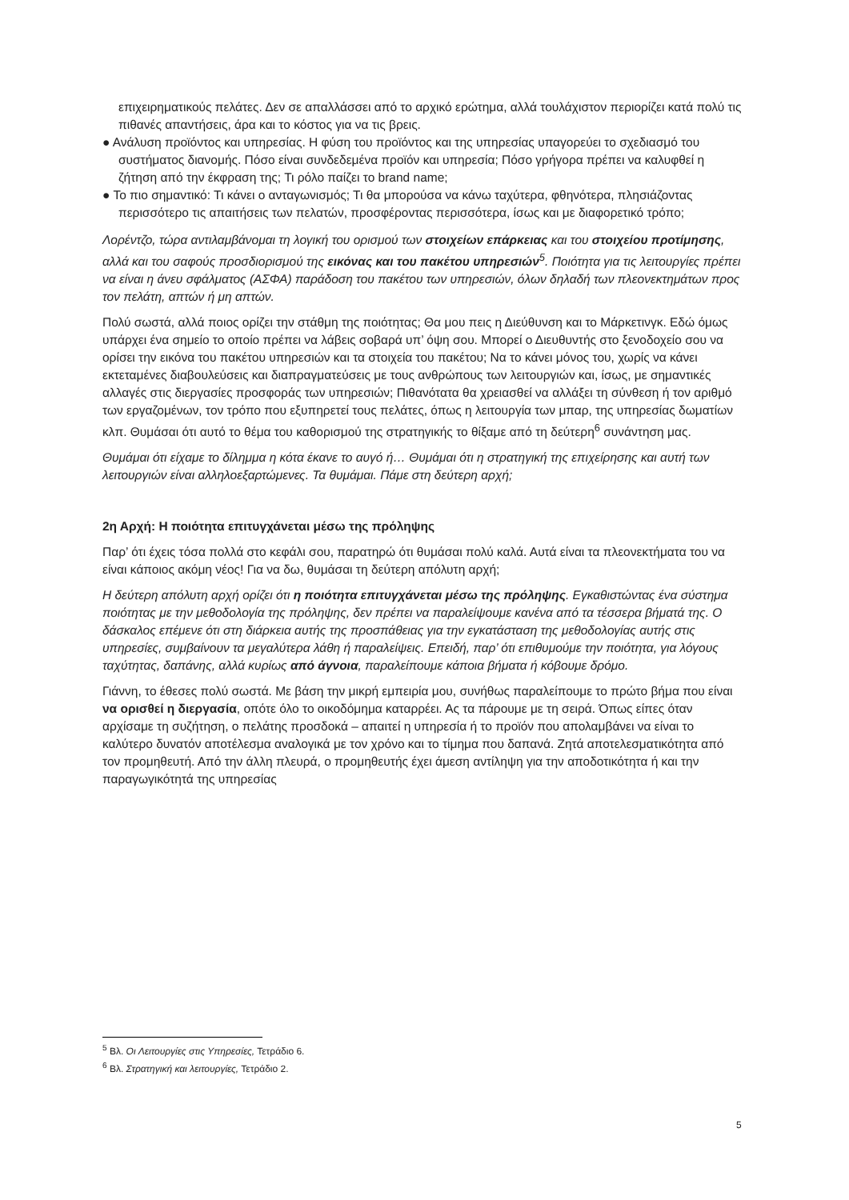επιχειρηματικούς πελάτες. Δεν σε απαλλάσσει από το αρχικό ερώτημα, αλλά τουλάχιστον περιορίζει κατά πολύ τις πιθανές απαντήσεις, άρα και το κόστος για να τις βρεις.
● Ανάλυση προϊόντος και υπηρεσίας. Η φύση του προϊόντος και της υπηρεσίας υπαγορεύει το σχεδιασμό του συστήματος διανομής. Πόσο είναι συνδεδεμένα προϊόν και υπηρεσία; Πόσο γρήγορα πρέπει να καλυφθεί η ζήτηση από την έκφραση της; Τι ρόλο παίζει το brand name;
● Το πιο σημαντικό: Τι κάνει ο ανταγωνισμός; Τι θα μπορούσα να κάνω ταχύτερα, φθηνότερα, πλησιάζοντας περισσότερο τις απαιτήσεις των πελατών, προσφέροντας περισσότερα, ίσως και με διαφορετικό τρόπο;
Λορέντζο, τώρα αντιλαμβάνομαι τη λογική του ορισμού των στοιχείων επάρκειας και του στοιχείου προτίμησης, αλλά και του σαφούς προσδιορισμού της εικόνας και του πακέτου υπηρεσιών<sup>5</sup>. Ποιότητα για τις λειτουργίες πρέπει να είναι η άνευ σφάλματος (ΑΣΦΑ) παράδοση του πακέτου των υπηρεσιών, όλων δηλαδή των πλεονεκτημάτων προς τον πελάτη, απτών ή μη απτών.
Πολύ σωστά, αλλά ποιος ορίζει την στάθμη της ποιότητας; Θα μου πεις η Διεύθυνση και το Μάρκετινγκ. Εδώ όμως υπάρχει ένα σημείο το οποίο πρέπει να λάβεις σοβαρά υπ’ όψη σου. Μπορεί ο Διευθυντής στο ξενοδοχείο σου να ορίσει την εικόνα του πακέτου υπηρεσιών και τα στοιχεία του πακέτου; Να το κάνει μόνος του, χωρίς να κάνει εκτεταμένες διαβουλεύσεις και διαπραγματεύσεις με τους ανθρώπους των λειτουργιών και, ίσως, με σημαντικές αλλαγές στις διεργασίες προσφοράς των υπηρεσιών; Πιθανότατα θα χρειασθεί να αλλάξει τη σύνθεση ή τον αριθμό των εργαζομένων, τον τρόπο που εξυπηρετεί τους πελάτες, όπως η λειτουργία των μπαρ, της υπηρεσίας δωματίων κλπ. Θυμάσαι ότι αυτό το θέμα του καθορισμού της στρατηγικής το θίξαμε από τη δεύτερη<sup>6</sup> συνάντηση μας.
Θυμάμαι ότι είχαμε το δίλημμα η κότα έκανε το αυγό ή… Θυμάμαι ότι η στρατηγική της επιχείρησης και αυτή των λειτουργιών είναι αλληλοεξαρτώμενες. Τα θυμάμαι. Πάμε στη δεύτερη αρχή;
2η Αρχή: Η ποιότητα επιτυγχάνεται μέσω της πρόληψης
Παρ’ ότι έχεις τόσα πολλά στο κεφάλι σου, παρατηρώ ότι θυμάσαι πολύ καλά. Αυτά είναι τα πλεονεκτήματα του να είναι κάποιος ακόμη νέος! Για να δω, θυμάσαι τη δεύτερη απόλυτη αρχή;
Η δεύτερη απόλυτη αρχή ορίζει ότι η ποιότητα επιτυγχάνεται μέσω της πρόληψης. Εγκαθιστώντας ένα σύστημα ποιότητας με την μεθοδολογία της πρόληψης, δεν πρέπει να παραλείψουμε κανένα από τα τέσσερα βήματά της. Ο δάσκαλος επέμενε ότι στη διάρκεια αυτής της προσπάθειας για την εγκατάσταση της μεθοδολογίας αυτής στις υπηρεσίες, συμβαίνουν τα μεγαλύτερα λάθη ή παραλείψεις. Επειδή, παρ’ ότι επιθυμούμε την ποιότητα, για λόγους ταχύτητας, δαπάνης, αλλά κυρίως από άγνοια, παραλείπουμε κάποια βήματα ή κόβουμε δρόμο.
Γιάννη, το έθεσες πολύ σωστά. Με βάση την μικρή εμπειρία μου, συνήθως παραλείπουμε το πρώτο βήμα που είναι να ορισθεί η διεργασία, οπότε όλο το οικοδόμημα καταρρέει. Ας τα πάρουμε με τη σειρά. Όπως είπες όταν αρχίσαμε τη συζήτηση, ο πελάτης προσδοκά – απαιτεί η υπηρεσία ή το προϊόν που απολαμβάνει να είναι το καλύτερο δυνατόν αποτέλεσμα αναλογικά με τον χρόνο και το τίμημα που δαπανά. Ζητά αποτελεσματικότητα από τον προμηθευτή. Από την άλλη πλευρά, ο προμηθευτής έχει άμεση αντίληψη για την αποδοτικότητα ή και την παραγωγικότητά της υπηρεσίας
<sup>5</sup> Βλ. Οι Λειτουργίες στις Υπηρεσίες, Τετράδιο 6.
<sup>6</sup> Βλ. Στρατηγική και λειτουργίες, Τετράδιο 2.
5